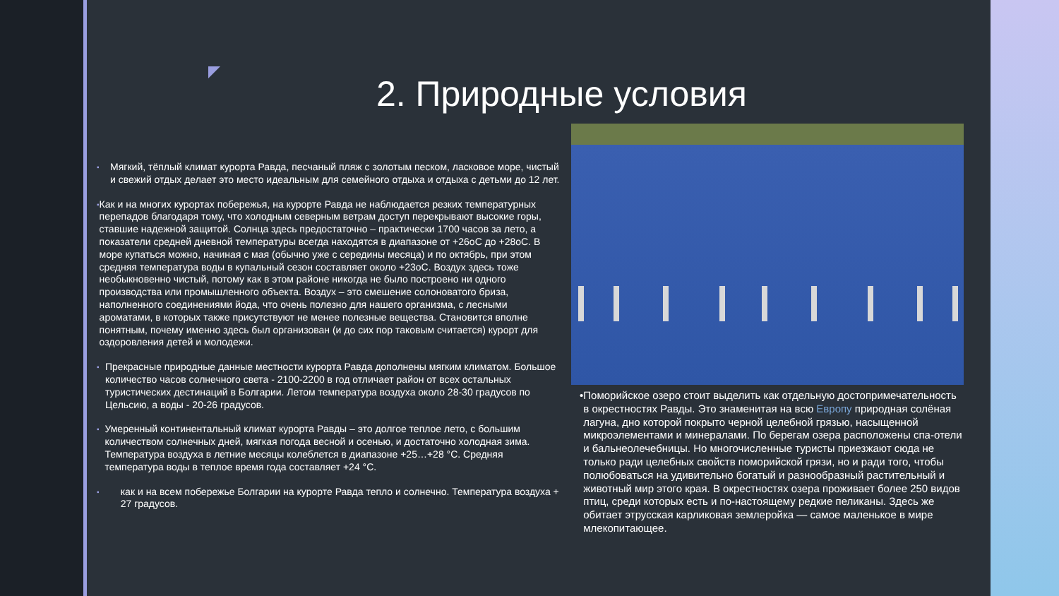2. Природные условия
▪
Мягкий, тёплый климат курорта Равда, песчаный пляж с золотым песком, ласковое море, чистый и свежий отдых делает это место идеальным для семейного отдыха и отдыха с детьми до 12 лет.
▪
Как и на многих курортах побережья, на курорте Равда не наблюдается резких температурных перепадов благодаря тому, что холодным северным ветрам доступ перекрывают высокие горы, ставшие надежной защитой. Солнца здесь предостаточно – практически 1700 часов за лето, а показатели средней дневной температуры всегда находятся в диапазоне от +26оС до +28оС. В море купаться можно, начиная с мая (обычно уже с середины месяца) и по октябрь, при этом средняя температура воды в купальный сезон составляет около +23оС. Воздух здесь тоже необыкновенно чистый, потому как в этом районе никогда не было построено ни одного производства или промышленного объекта. Воздух – это смешение солоноватого бриза, наполненного соединениями йода, что очень полезно для нашего организма, с лесными ароматами, в которых также присутствуют не менее полезные вещества. Становится вполне понятным, почему именно здесь был организован (и до сих пор таковым считается) курорт для оздоровления детей и молодежи.
▪
Прекрасные природные данные местности курорта Равда дополнены мягким климатом. Большое количество часов солнечного света - 2100-2200 в год отличает район от всех остальных туристических дестинаций в Болгарии. Летом температура воздуха около 28-30 градусов по Цельсию, а воды - 20-26 градусов.
▪
Умеренный континентальный климат курорта Равды – это долгое теплое лето, с большим количеством солнечных дней, мягкая погода весной и осенью, и достаточно холодная зима. Температура воздуха в летние месяцы колеблется в диапазоне +25…+28 °C. Средняя температура воды в теплое время года составляет +24 °C.
▪
как и на всем побережье Болгарии на курорте Равда тепло и солнечно. Температура воздуха + 27 градусов.
• Поморийское озеро стоит выделить как отдельную достопримечательность в окрестностях Равды. Это знаменитая на всю Европу природная солёная лагуна, дно которой покрыто черной целебной грязью, насыщенной микроэлементами и минералами. По берегам озера расположены спа-отели и бальнеолечебницы. Но многочисленные туристы приезжают сюда не только ради целебных свойств поморийской грязи, но и ради того, чтобы полюбоваться на удивительно богатый и разнообразный растительный и животный мир этого края. В окрестностях озера проживает более 250 видов птиц, среди которых есть и по-настоящему редкие пеликаны. Здесь же обитает этрусская карликовая землеройка — самое маленькое в мире млекопитающее.